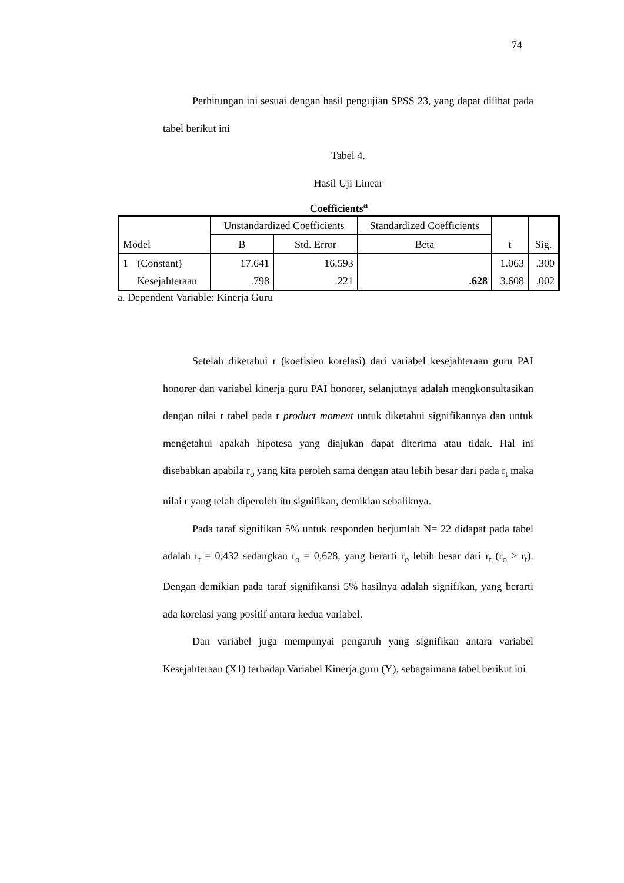74
Perhitungan ini sesuai dengan hasil pengujian SPSS 23, yang dapat dilihat pada tabel berikut ini
Tabel 4.
Hasil Uji Linear
Coefficients<sup>a</sup>
| Model | | Unstandardized Coefficients | | Standardized Coefficients | t | Sig. |
| --- | --- | --- | --- | --- | --- | --- |
| | | B | Std. Error | Beta | | |
| 1 | (Constant) | 17.641 | 16.593 | | 1.063 | .300 |
| | Kesejahteraan | .798 | .221 | .628 | 3.608 | .002 |
a. Dependent Variable: Kinerja Guru
Setelah diketahui r (koefisien korelasi) dari variabel kesejahteraan guru PAI honorer dan variabel kinerja guru PAI honorer, selanjutnya adalah mengkonsultasikan dengan nilai r tabel pada r product moment untuk diketahui signifikannya dan untuk mengetahui apakah hipotesa yang diajukan dapat diterima atau tidak. Hal ini disebabkan apabila r<sub>o</sub> yang kita peroleh sama dengan atau lebih besar dari pada r<sub>t</sub> maka nilai r yang telah diperoleh itu signifikan, demikian sebaliknya.
Pada taraf signifikan 5% untuk responden berjumlah N= 22 didapat pada tabel adalah r<sub>t</sub> = 0,432 sedangkan r<sub>o</sub> = 0,628, yang berarti r<sub>o</sub> lebih besar dari r<sub>t</sub> (r<sub>o</sub> > r<sub>t</sub>). Dengan demikian pada taraf signifikansi 5% hasilnya adalah signifikan, yang berarti ada korelasi yang positif antara kedua variabel.
Dan variabel juga mempunyai pengaruh yang signifikan antara variabel Kesejahteraan (X1) terhadap Variabel Kinerja guru (Y), sebagaimana tabel berikut ini